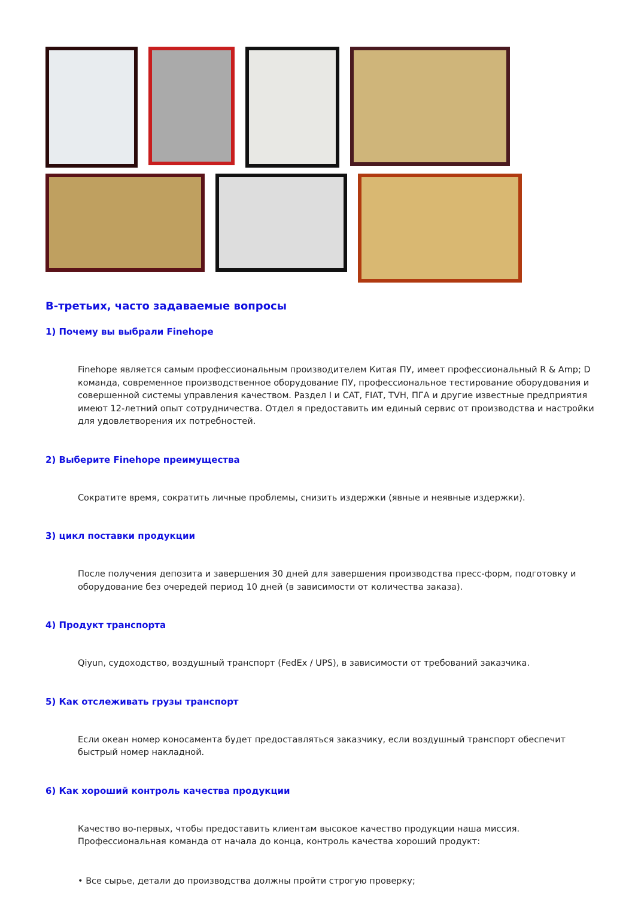В-третьих, часто задаваемые вопросы
1) Почему вы выбрали Finehope
Finehope является самым профессиональным производителем Китая ПУ, имеет профессиональный R & Amp; D команда, современное производственное оборудование ПУ, профессиональное тестирование оборудования и совершенной системы управления качеством. Раздел I и CAT, FIAT, TVH, ПГА и другие известные предприятия имеют 12-летний опыт сотрудничества. Отдел я предоставить им единый сервис от производства и настройки для удовлетворения их потребностей.
2) Выберите Finehope преимущества
Сократите время, сократить личные проблемы, снизить издержки (явные и неявные издержки).
3) цикл поставки продукции
После получения депозита и завершения 30 дней для завершения производства пресс-форм, подготовку и оборудование без очередей период 10 дней (в зависимости от количества заказа).
4) Продукт транспорта
Qiyun, судоходство, воздушный транспорт (FedEx / UPS), в зависимости от требований заказчика.
5) Как отслеживать грузы транспорт
Если океан номер коносамента будет предоставляться заказчику, если воздушный транспорт обеспечит быстрый номер накладной.
6) Как хороший контроль качества продукции
Качество во-первых, чтобы предоставить клиентам высокое качество продукции наша миссия. Профессиональная команда от начала до конца, контроль качества хороший продукт:
• Все сырье, детали до производства должны пройти строгую проверку;